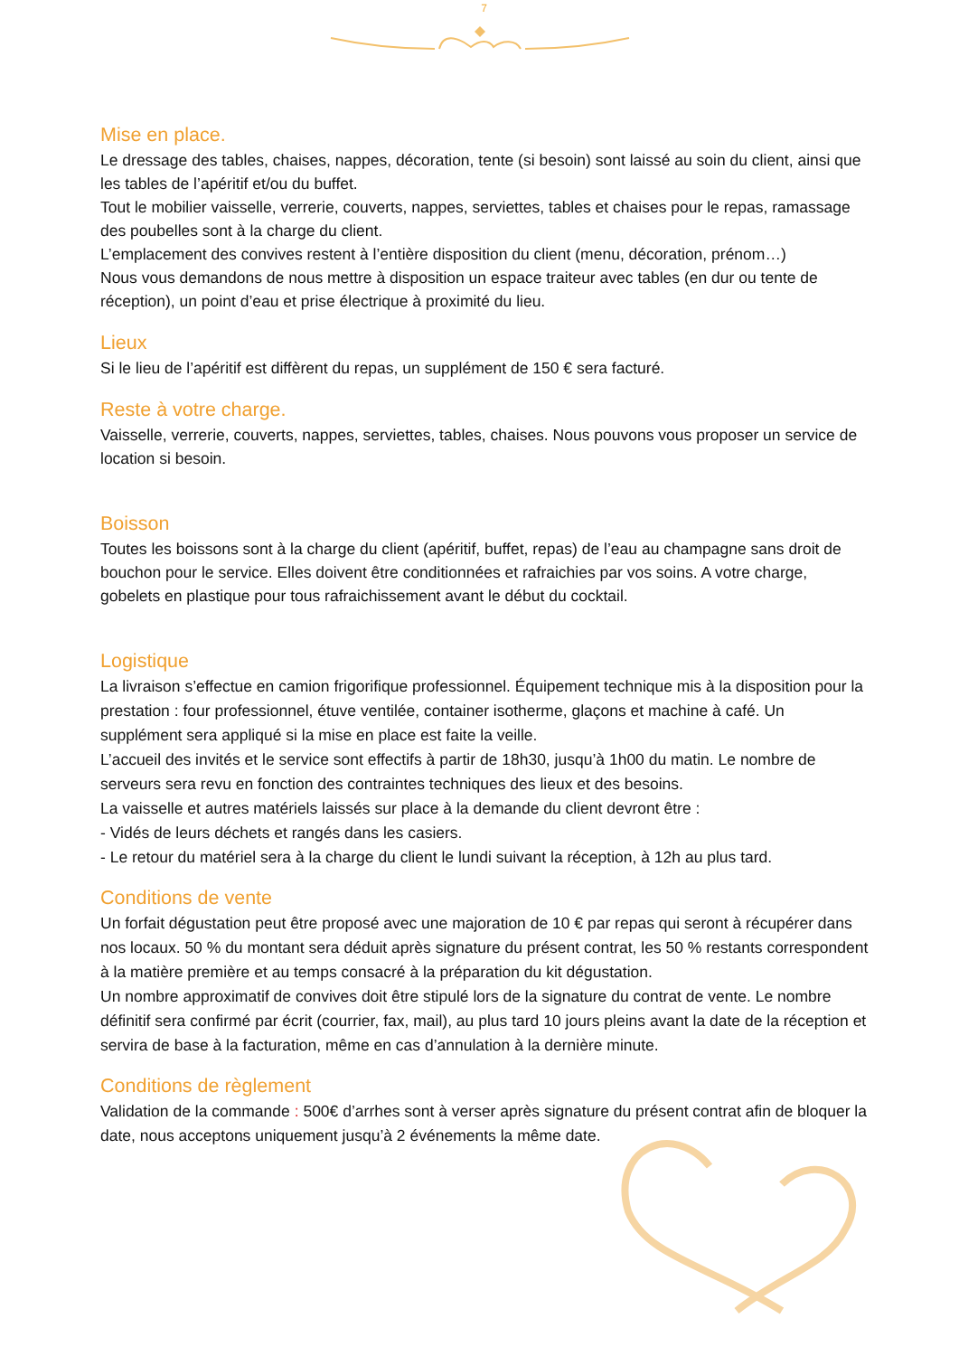7
Mise en place.
Le dressage des tables, chaises, nappes, décoration, tente (si besoin) sont laissé au soin du client, ainsi que les tables de l’apéritif et/ou du buffet.
Tout le mobilier vaisselle, verrerie, couverts, nappes, serviettes, tables et chaises pour le repas, ramassage des poubelles sont à la charge du client.
L’emplacement des convives restent à l’entière disposition du client (menu, décoration, prénom…)
Nous vous demandons de nous mettre à disposition un espace traiteur avec tables (en dur ou tente de réception), un point d’eau et prise électrique à proximité du lieu.
Lieux
Si le lieu de l’apéritif est diffèrent du repas, un supplément de 150 € sera facturé.
Reste à votre charge.
Vaisselle, verrerie, couverts, nappes, serviettes, tables, chaises. Nous pouvons vous proposer un service de location si besoin.
Boisson
Toutes les boissons sont à la charge du client (apéritif, buffet, repas) de l’eau au champagne sans droit de bouchon pour le service. Elles doivent être conditionnées et rafraichies par vos soins. A votre charge, gobelets en plastique pour tous rafraichissement avant le début du cocktail.
Logistique
La livraison s’effectue en camion frigorifique professionnel. Équipement technique mis à la disposition pour la prestation : four professionnel, étuve ventilée, container isotherme, glaçons et machine à café. Un supplément sera appliqué si la mise en place est faite la veille.
L’accueil des invités et le service sont effectifs à partir de 18h30, jusqu’à 1h00 du matin. Le nombre de serveurs sera revu en fonction des contraintes techniques des lieux et des besoins.
La vaisselle et autres matériels laissés sur place à la demande du client devront être :
- Vidés de leurs déchets et rangés dans les casiers.
- Le retour du matériel sera à la charge du client le lundi suivant la réception, à 12h au plus tard.
Conditions de vente
Un forfait dégustation peut être proposé avec une majoration de 10 € par repas qui seront à récupérer dans nos locaux. 50 % du montant sera déduit après signature du présent contrat, les 50 % restants correspondent à la matière première et au temps consacré à la préparation du kit dégustation.
Un nombre approximatif de convives doit être stipulé lors de la signature du contrat de vente. Le nombre définitif sera confirmé par écrit (courrier, fax, mail), au plus tard 10 jours pleins avant la date de la réception et servira de base à la facturation, même en cas d’annulation à la dernière minute.
Conditions de règlement
Validation de la commande : 500€ d’arrhes sont à verser après signature du présent contrat afin de bloquer la date, nous acceptons uniquement jusqu’à 2 événements la même date.